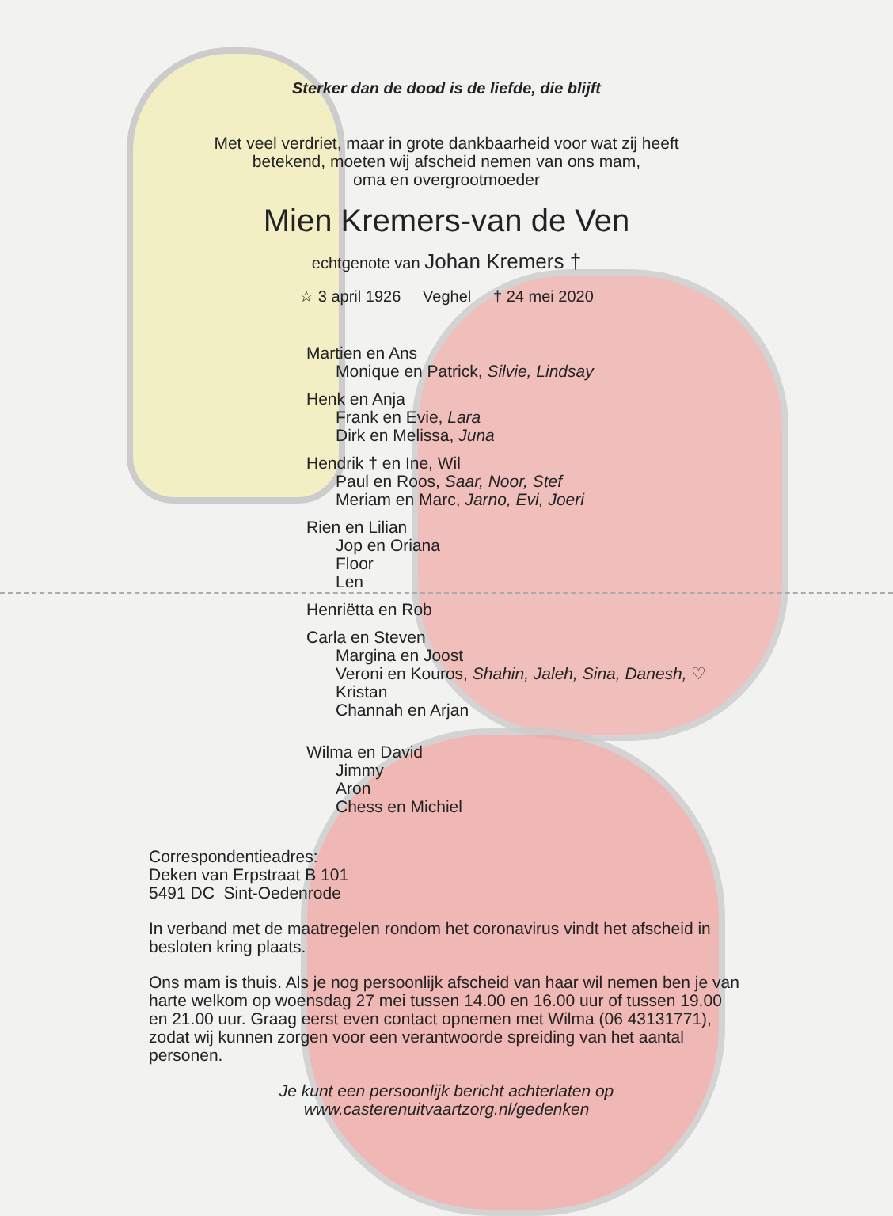Sterker dan de dood is de liefde, die blijft
Met veel verdriet, maar in grote dankbaarheid voor wat zij heeft
betekend, moeten wij afscheid nemen van ons mam,
oma en overgrootmoeder
Mien Kremers-van de Ven
echtgenote van Johan Kremers †
☆ 3 april 1926 Veghel † 24 mei 2020
Martien en Ans
Monique en Patrick, Silvie, Lindsay
Henk en Anja
Frank en Evie, Lara
Dirk en Melissa, Juna
Hendrik † en Ine, Wil
Paul en Roos, Saar, Noor, Stef
Meriam en Marc, Jarno, Evi, Joeri
Rien en Lilian
Jop en Oriana
Floor
Len
Henriëtta en Rob
Carla en Steven
Margina en Joost
Veroni en Kouros, Shahin, Jaleh, Sina, Danesh, ♡
Kristan
Channah en Arjan
Wilma en David
Jimmy
Aron
Chess en Michiel
Correspondentieadres:
Deken van Erpstraat B 101
5491 DC Sint-Oedenrode
In verband met de maatregelen rondom het coronavirus vindt het afscheid in besloten kring plaats.
Ons mam is thuis. Als je nog persoonlijk afscheid van haar wil nemen ben je van harte welkom op woensdag 27 mei tussen 14.00 en 16.00 uur of tussen 19.00 en 21.00 uur. Graag eerst even contact opnemen met Wilma (06 43131771), zodat wij kunnen zorgen voor een verantwoorde spreiding van het aantal personen.
Je kunt een persoonlijk bericht achterlaten op
www.casterenuitvaartzorg.nl/gedenken